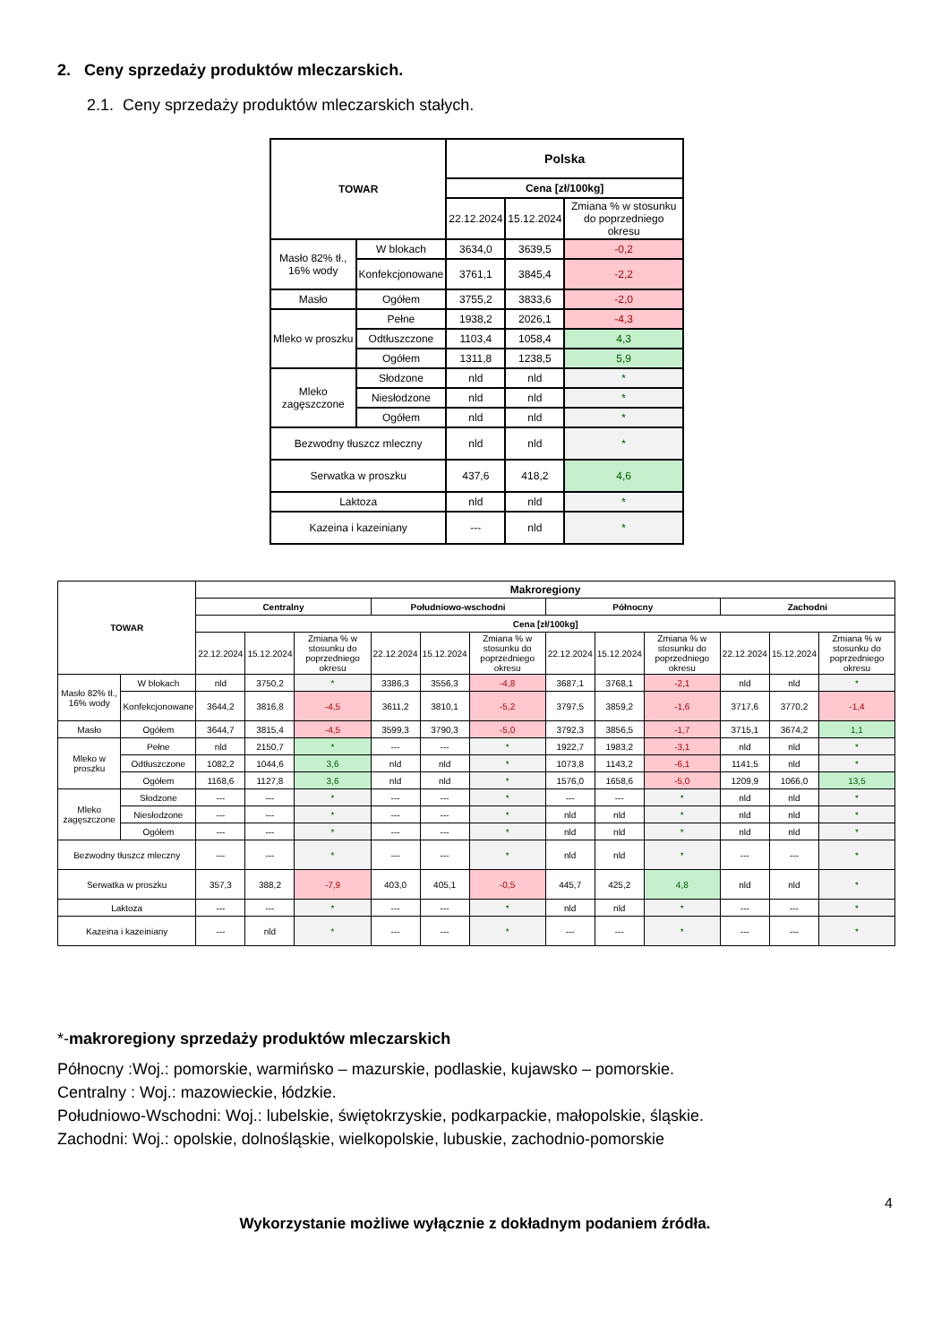2. Ceny sprzedaży produktów mleczarskich.
2.1. Ceny sprzedaży produktów mleczarskich stałych.
| TOWAR | | Polska | | |
| --- | --- | --- | --- | --- |
| | | Cena [zł/100kg] | | |
| | | 22.12.2024 | 15.12.2024 | Zmiana % w stosunku do poprzedniego okresu |
| Masło 82% tł., 16% wody | W blokach | 3634,0 | 3639,5 | -0,2 |
| | Konfekcjonowane | 3761,1 | 3845,4 | -2,2 |
| Masło | Ogółem | 3755,2 | 3833,6 | -2,0 |
| Mleko w proszku | Pełne | 1938,2 | 2026,1 | -4,3 |
| | Odtłuszczone | 1103,4 | 1058,4 | 4,3 |
| | Ogółem | 1311,8 | 1238,5 | 5,9 |
| Mleko zagęszczone | Słodzone | nld | nld | * |
| | Niesłodzone | nld | nld | * |
| | Ogółem | nld | nld | * |
| Bezwodny tłuszcz mleczny | | nld | nld | * |
| Serwatka w proszku | | 437,6 | 418,2 | 4,6 |
| Laktoza | | nld | nld | * |
| Kazeina i kazeiniany | | --- | nld | * |
| TOWAR | | Makroregiony | | | | | | | | | | | |
| --- | --- | --- | --- | --- | --- | --- | --- | --- | --- | --- | --- | --- | --- |
| | | Centralny | | | Południowo-wschodni | | | Północny | | | Zachodni | | |
| | | Cena [zł/100kg] | | | | | | | | | | | |
| | | 22.12.2024 | 15.12.2024 | Zmiana % w stosunku do poprzedniego okresu | 22.12.2024 | 15.12.2024 | Zmiana % w stosunku do poprzedniego okresu | 22.12.2024 | 15.12.2024 | Zmiana % w stosunku do poprzedniego okresu | 22.12.2024 | 15.12.2024 | Zmiana % w stosunku do poprzedniego okresu |
| Masło 82% tł., 16% wody | W blokach | nld | 3750,2 | * | 3386,3 | 3556,3 | -4,8 | 3687,1 | 3768,1 | -2,1 | nld | nld | * |
| | Konfekcjonowane | 3644,2 | 3816,8 | -4,5 | 3611,2 | 3810,1 | -5,2 | 3797,5 | 3859,2 | -1,6 | 3717,6 | 3770,2 | -1,4 |
| Masło | Ogółem | 3644,7 | 3815,4 | -4,5 | 3599,3 | 3790,3 | -5,0 | 3792,3 | 3856,5 | -1,7 | 3715,1 | 3674,2 | 1,1 |
| Mleko w proszku | Pełne | nld | 2150,7 | * | --- | --- | * | 1922,7 | 1983,2 | -3,1 | nld | nld | * |
| | Odtłuszczone | 1082,2 | 1044,6 | 3,6 | nld | nld | * | 1073,8 | 1143,2 | -6,1 | 1141,5 | nld | * |
| | Ogółem | 1168,6 | 1127,8 | 3,6 | nld | nld | * | 1576,0 | 1658,6 | -5,0 | 1209,9 | 1066,0 | 13,5 |
| Mleko zagęszczone | Słodzone | --- | --- | * | --- | --- | * | --- | --- | * | nld | nld | * |
| | Niesłodzone | --- | --- | * | --- | --- | * | nld | nld | * | nld | nld | * |
| | Ogółem | --- | --- | * | --- | --- | * | nld | nld | * | nld | nld | * |
| Bezwodny tłuszcz mleczny | | --- | --- | * | --- | --- | * | nld | nld | * | --- | --- | * |
| Serwatka w proszku | | 357,3 | 388,2 | -7,9 | 403,0 | 405,1 | -0,5 | 445,7 | 425,2 | 4,8 | nld | nld | * |
| Laktoza | | --- | --- | * | --- | --- | * | nld | nld | * | --- | --- | * |
| Kazeina i kazeiniany | | --- | nld | * | --- | --- | * | --- | --- | * | --- | --- | * |
*-makroregiony sprzedaży produktów mleczarskich
Północny :Woj.: pomorskie, warmińsko – mazurskie, podlaskie, kujawsko – pomorskie.
Centralny : Woj.: mazowieckie, łódzkie.
Południowo-Wschodni: Woj.: lubelskie, świętokrzyskie, podkarpackie, małopolskie, śląskie.
Zachodni: Woj.: opolskie, dolnośląskie, wielkopolskie, lubuskie, zachodnio-pomorskie
4
Wykorzystanie możliwe wyłącznie z dokładnym podaniem źródła.